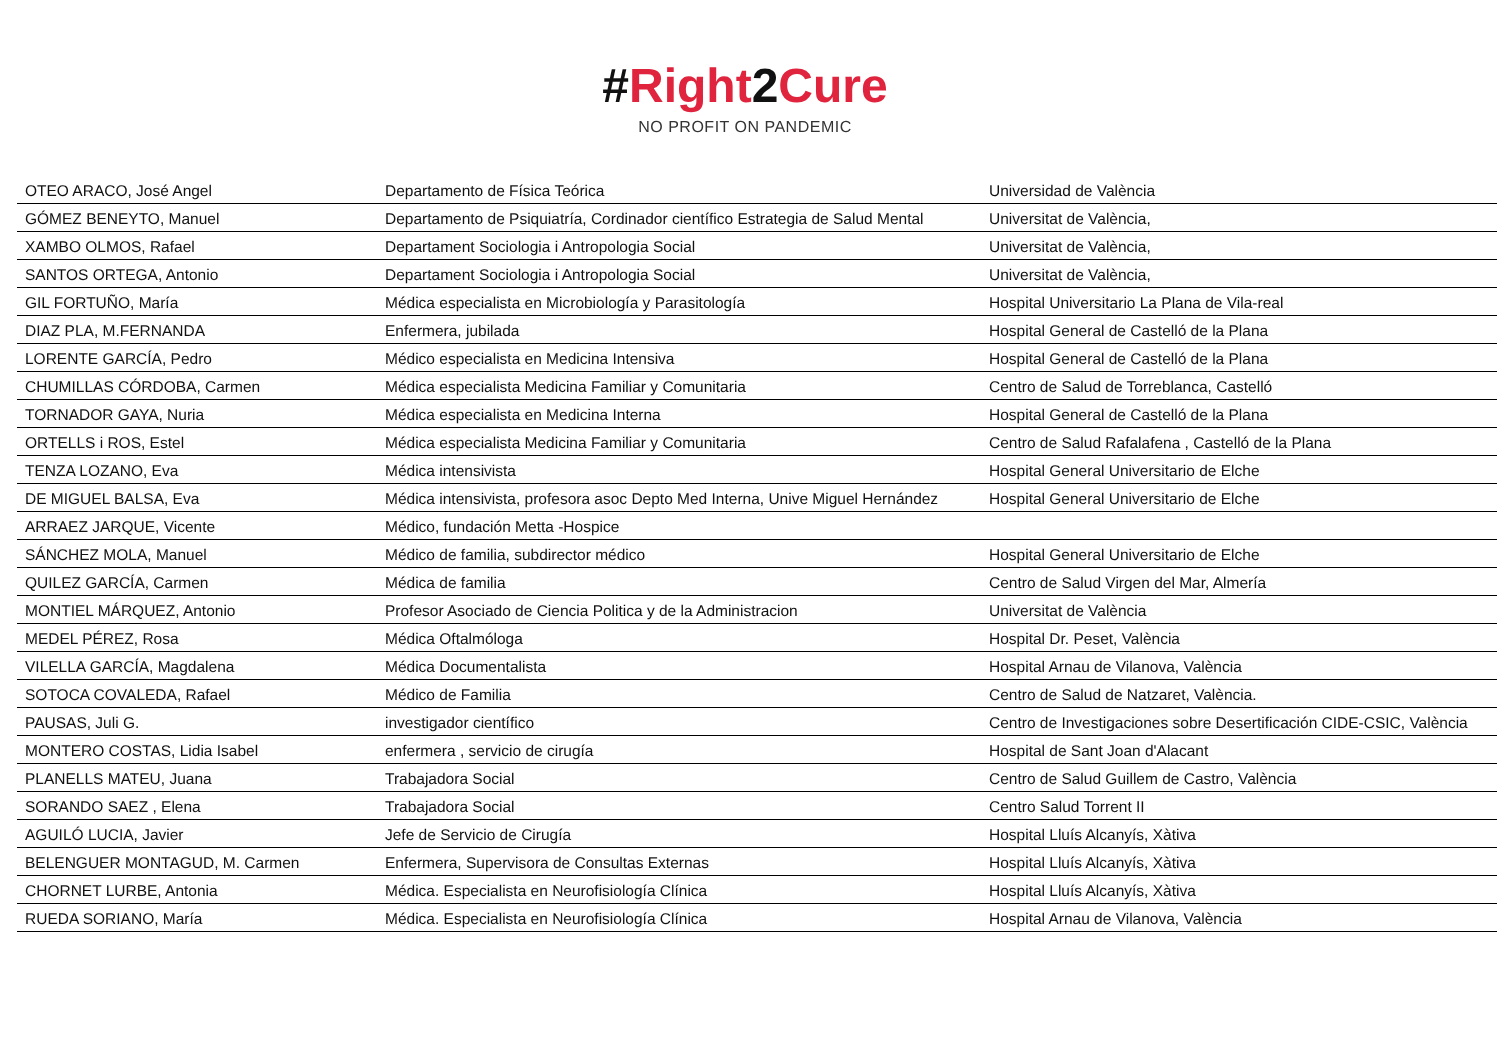#Right2Cure
NO PROFIT ON PANDEMIC
| OTEO ARACO, José Angel | Departamento de Física Teórica | Universidad de València |
| GÓMEZ BENEYTO, Manuel | Departamento de Psiquiatría, Cordinador científico Estrategia de Salud Mental | Universitat de València, |
| XAMBO OLMOS, Rafael | Departament Sociologia i Antropologia Social | Universitat de València, |
| SANTOS ORTEGA, Antonio | Departament Sociologia i Antropologia Social | Universitat de València, |
| GIL FORTUÑO, María | Médica especialista en Microbiología y Parasitología | Hospital Universitario La Plana de Vila-real |
| DIAZ PLA, M.FERNANDA | Enfermera, jubilada | Hospital General de Castelló de la Plana |
| LORENTE GARCÍA, Pedro | Médico especialista en Medicina Intensiva | Hospital General de Castelló de la Plana |
| CHUMILLAS CÓRDOBA, Carmen | Médica especialista Medicina Familiar y Comunitaria | Centro de Salud de Torreblanca, Castelló |
| TORNADOR GAYA, Nuria | Médica especialista en Medicina Interna | Hospital General de Castelló de la Plana |
| ORTELLS i ROS, Estel | Médica especialista Medicina Familiar y Comunitaria | Centro de Salud Rafalafena , Castelló de la Plana |
| TENZA LOZANO, Eva | Médica intensivista | Hospital General Universitario de Elche |
| DE MIGUEL BALSA, Eva | Médica intensivista, profesora asoc Depto Med Interna, Unive Miguel Hernández | Hospital General Universitario de Elche |
| ARRAEZ JARQUE, Vicente | Médico, fundación Metta -Hospice | |
| SÁNCHEZ MOLA, Manuel | Médico de familia, subdirector médico | Hospital General Universitario de Elche |
| QUILEZ GARCÍA, Carmen | Médica de familia | Centro de Salud Virgen del Mar, Almería |
| MONTIEL MÁRQUEZ, Antonio | Profesor Asociado de Ciencia Politica y de la Administracion | Universitat de València |
| MEDEL PÉREZ, Rosa | Médica Oftalmóloga | Hospital Dr. Peset, València |
| VILELLA GARCÍA, Magdalena | Médica Documentalista | Hospital Arnau de Vilanova, València |
| SOTOCA COVALEDA, Rafael | Médico de Familia | Centro de Salud de Natzaret, València. |
| PAUSAS, Juli G. | investigador científico | Centro de Investigaciones sobre Desertificación CIDE-CSIC, València |
| MONTERO COSTAS, Lidia Isabel | enfermera , servicio de cirugía | Hospital de Sant Joan d'Alacant |
| PLANELLS MATEU, Juana | Trabajadora Social | Centro de Salud Guillem de Castro, València |
| SORANDO SAEZ , Elena | Trabajadora Social | Centro Salud Torrent II |
| AGUILÓ LUCIA, Javier | Jefe de Servicio de Cirugía | Hospital Lluís Alcanyís, Xàtiva |
| BELENGUER MONTAGUD, M. Carmen | Enfermera, Supervisora de Consultas Externas | Hospital Lluís Alcanyís, Xàtiva |
| CHORNET LURBE, Antonia | Médica. Especialista en Neurofisiología Clínica | Hospital Lluís Alcanyís, Xàtiva |
| RUEDA SORIANO, María | Médica. Especialista en Neurofisiología Clínica | Hospital Arnau de Vilanova, València |